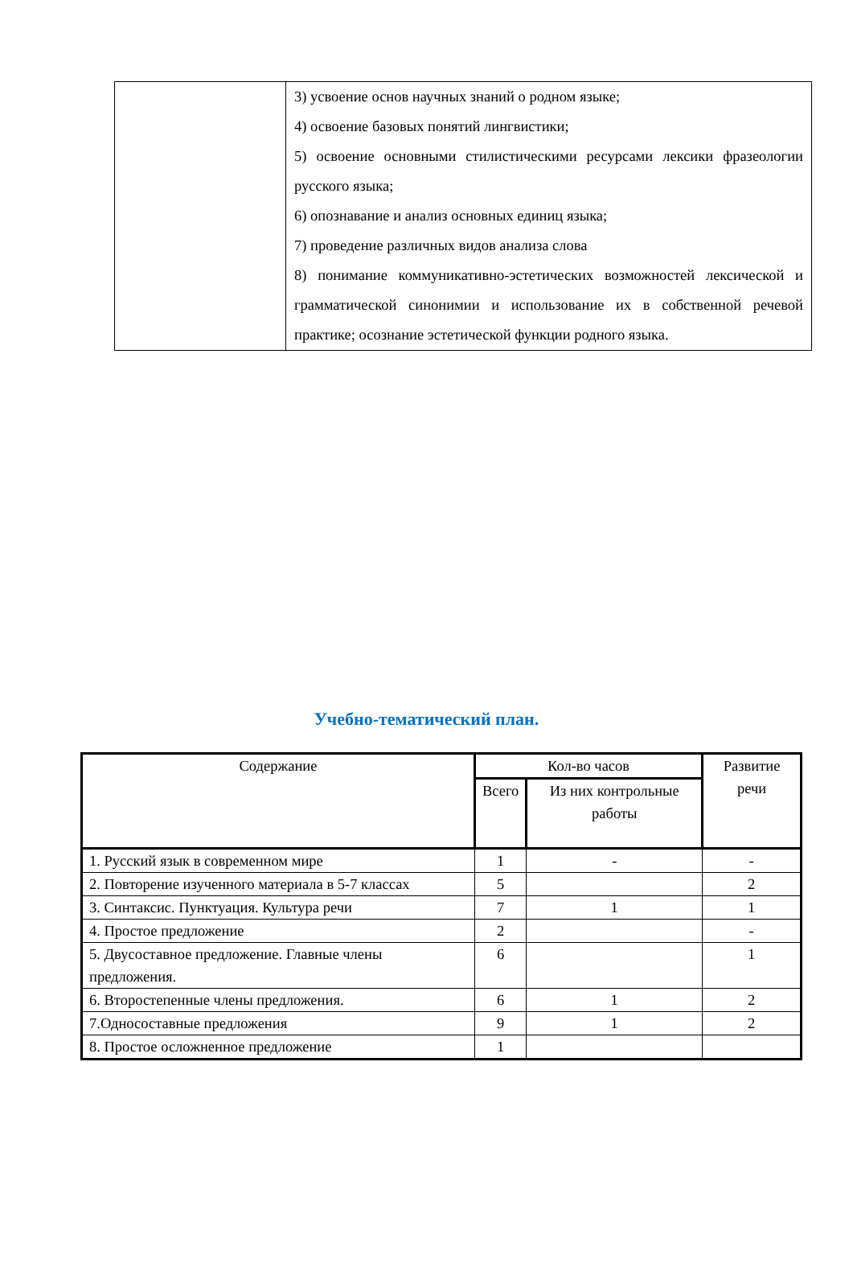| | 3) усвоение основ научных знаний о родном языке; 4) освоение базовых понятий лингвистики; 5) освоение основными стилистическими ресурсами лексики фразеологии русского языка; 6) опознавание и анализ основных единиц языка; 7) проведение различных видов анализа слова 8) понимание коммуникативно-эстетических возможностей лексической и грамматической синонимии и использование их в собственной речевой практике; осознание эстетической функции родного языка. |
Учебно-тематический план.
| Содержание | Кол-во часов | | Развитие речи |
| --- | --- | --- | --- |
| | Всего | Из них контрольные работы | |
| 1. Русский язык в современном мире | 1 | - | - |
| 2. Повторение изученного материала в 5-7 классах | 5 | | 2 |
| 3. Синтаксис. Пунктуация. Культура речи | 7 | 1 | 1 |
| 4. Простое предложение | 2 | | - |
| 5. Двусоставное предложение. Главные члены предложения. | 6 | | 1 |
| 6. Второстепенные члены предложения. | 6 | 1 | 2 |
| 7.Односоставные предложения | 9 | 1 | 2 |
| 8. Простое осложненное предложение | 1 | | |